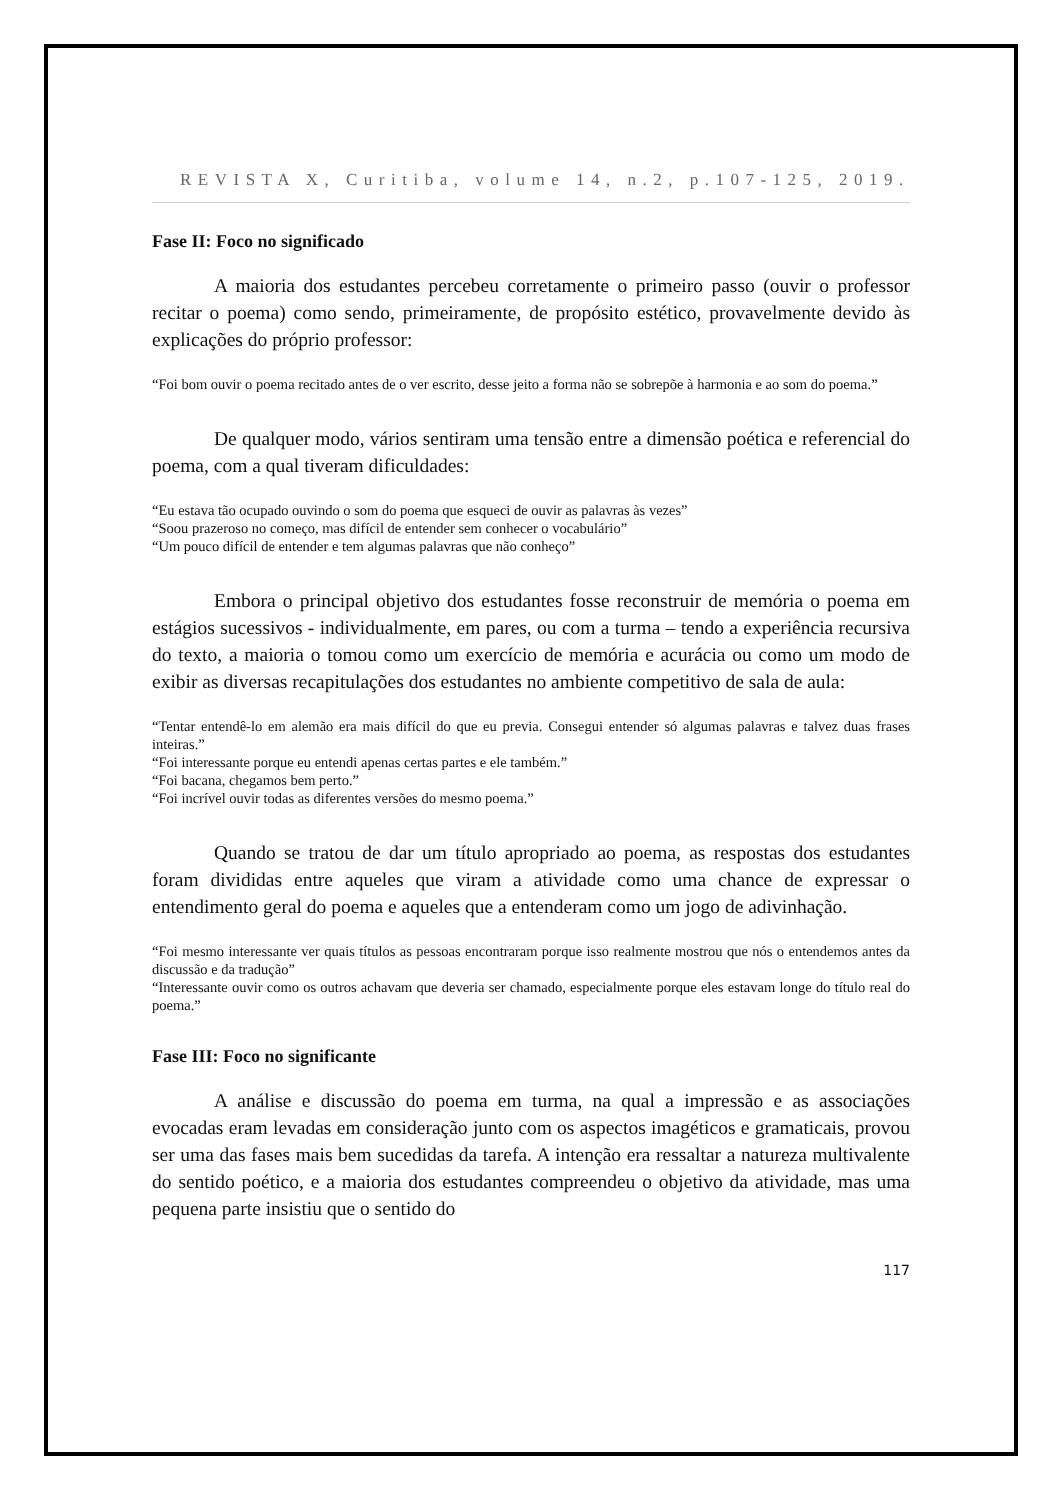REVISTA X, Curitiba, volume 14, n.2, p.107-125, 2019.
Fase II: Foco no significado
A maioria dos estudantes percebeu corretamente o primeiro passo (ouvir o professor recitar o poema) como sendo, primeiramente, de propósito estético, provavelmente devido às explicações do próprio professor:
“Foi bom ouvir o poema recitado antes de o ver escrito, desse jeito a forma não se sobrepõe à harmonia e ao som do poema.”
De qualquer modo, vários sentiram uma tensão entre a dimensão poética e referencial do poema, com a qual tiveram dificuldades:
“Eu estava tão ocupado ouvindo o som do poema que esqueci de ouvir as palavras às vezes”
“Soou prazeroso no começo, mas difícil de entender sem conhecer o vocabulário”
“Um pouco difícil de entender e tem algumas palavras que não conheço”
Embora o principal objetivo dos estudantes fosse reconstruir de memória o poema em estágios sucessivos - individualmente, em pares, ou com a turma – tendo a experiência recursiva do texto, a maioria o tomou como um exercício de memória e acurácia ou como um modo de exibir as diversas recapitulações dos estudantes no ambiente competitivo de sala de aula:
“Tentar entendê-lo em alemão era mais difícil do que eu previa. Consegui entender só algumas palavras e talvez duas frases inteiras.”
“Foi interessante porque eu entendi apenas certas partes e ele também.”
“Foi bacana, chegamos bem perto.”
“Foi incrível ouvir todas as diferentes versões do mesmo poema.”
Quando se tratou de dar um título apropriado ao poema, as respostas dos estudantes foram divididas entre aqueles que viram a atividade como uma chance de expressar o entendimento geral do poema e aqueles que a entenderam como um jogo de adivinhação.
“Foi mesmo interessante ver quais títulos as pessoas encontraram porque isso realmente mostrou que nós o entendemos antes da discussão e da tradução”
“Interessante ouvir como os outros achavam que deveria ser chamado, especialmente porque eles estavam longe do título real do poema.”
Fase III: Foco no significante
A análise e discussão do poema em turma, na qual a impressão e as associações evocadas eram levadas em consideração junto com os aspectos imagéticos e gramaticais, provou ser uma das fases mais bem sucedidas da tarefa. A intenção era ressaltar a natureza multivalente do sentido poético, e a maioria dos estudantes compreendeu o objetivo da atividade, mas uma pequena parte insistiu que o sentido do
117